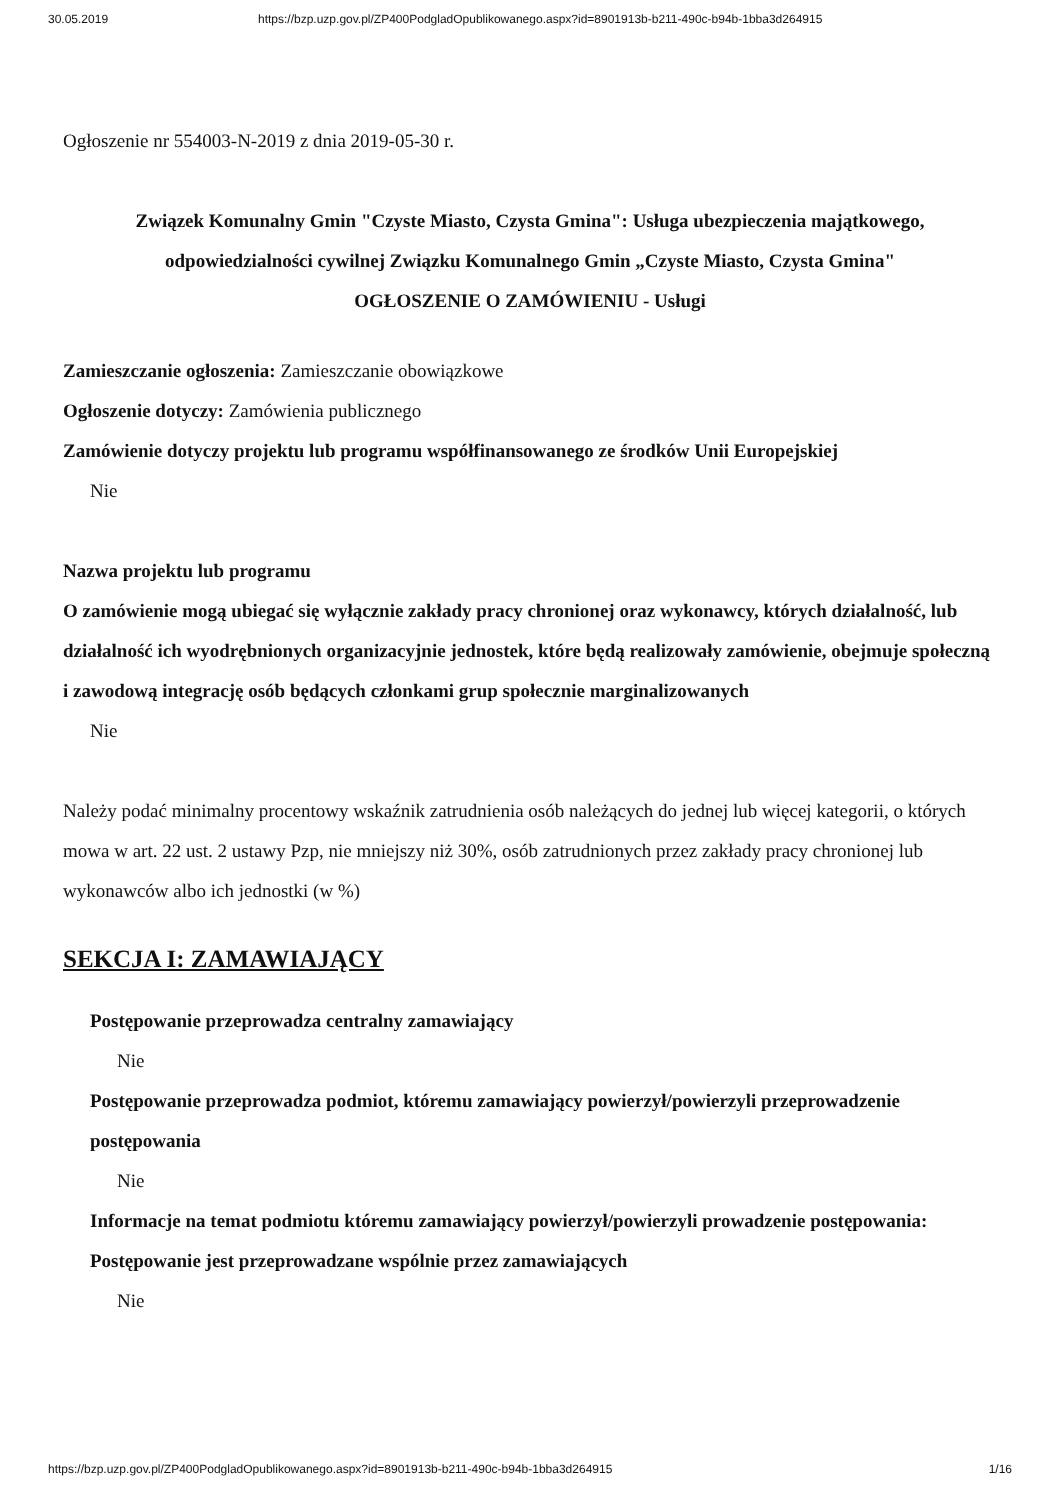30.05.2019 https://bzp.uzp.gov.pl/ZP400PodgladOpublikowanego.aspx?id=8901913b-b211-490c-b94b-1bba3d264915
Ogłoszenie nr 554003-N-2019 z dnia 2019-05-30 r.
Związek Komunalny Gmin "Czyste Miasto, Czysta Gmina": Usługa ubezpieczenia majątkowego, odpowiedzialności cywilnej Związku Komunalnego Gmin „Czyste Miasto, Czysta Gmina"
OGŁOSZENIE O ZAMÓWIENIU - Usługi
Zamieszczanie ogłoszenia: Zamieszczanie obowiązkowe
Ogłoszenie dotyczy: Zamówienia publicznego
Zamówienie dotyczy projektu lub programu współfinansowanego ze środków Unii Europejskiej
Nie
Nazwa projektu lub programu
O zamówienie mogą ubiegać się wyłącznie zakłady pracy chronionej oraz wykonawcy, których działalność, lub działalność ich wyodrębnionych organizacyjnie jednostek, które będą realizowały zamówienie, obejmuje społeczną i zawodową integrację osób będących członkami grup społecznie marginalizowanych
Nie
Należy podać minimalny procentowy wskaźnik zatrudnienia osób należących do jednej lub więcej kategorii, o których mowa w art. 22 ust. 2 ustawy Pzp, nie mniejszy niż 30%, osób zatrudnionych przez zakłady pracy chronionej lub wykonawców albo ich jednostki (w %)
SEKCJA I: ZAMAWIAJĄCY
Postępowanie przeprowadza centralny zamawiający
Nie
Postępowanie przeprowadza podmiot, któremu zamawiający powierzył/powierzyli przeprowadzenie postępowania
Nie
Informacje na temat podmiotu któremu zamawiający powierzył/powierzyli prowadzenie postępowania:
Postępowanie jest przeprowadzane wspólnie przez zamawiających
Nie
https://bzp.uzp.gov.pl/ZP400PodgladOpublikowanego.aspx?id=8901913b-b211-490c-b94b-1bba3d264915 1/16